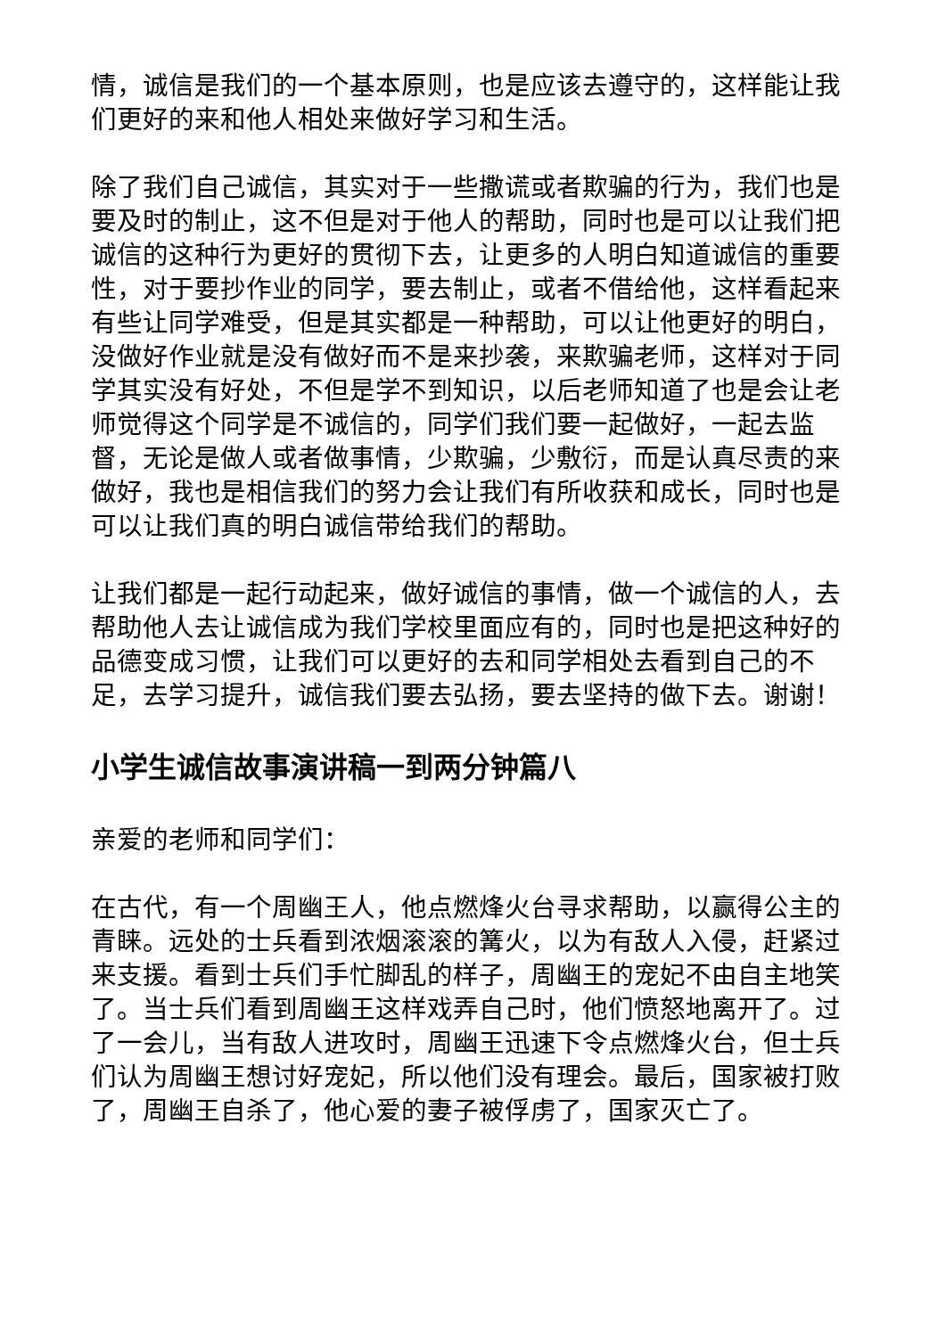情，诚信是我们的一个基本原则，也是应该去遵守的，这样能让我们更好的来和他人相处来做好学习和生活。
除了我们自己诚信，其实对于一些撒谎或者欺骗的行为，我们也是要及时的制止，这不但是对于他人的帮助，同时也是可以让我们把诚信的这种行为更好的贯彻下去，让更多的人明白知道诚信的重要性，对于要抄作业的同学，要去制止，或者不借给他，这样看起来有些让同学难受，但是其实都是一种帮助，可以让他更好的明白，没做好作业就是没有做好而不是来抄袭，来欺骗老师，这样对于同学其实没有好处，不但是学不到知识，以后老师知道了也是会让老师觉得这个同学是不诚信的，同学们我们要一起做好，一起去监督，无论是做人或者做事情，少欺骗，少敷衍，而是认真尽责的来做好，我也是相信我们的努力会让我们有所收获和成长，同时也是可以让我们真的明白诚信带给我们的帮助。
让我们都是一起行动起来，做好诚信的事情，做一个诚信的人，去帮助他人去让诚信成为我们学校里面应有的，同时也是把这种好的品德变成习惯，让我们可以更好的去和同学相处去看到自己的不足，去学习提升，诚信我们要去弘扬，要去坚持的做下去。谢谢！
小学生诚信故事演讲稿一到两分钟篇八
亲爱的老师和同学们：
在古代，有一个周幽王人，他点燃烽火台寻求帮助，以赢得公主的青睐。远处的士兵看到浓烟滚滚的篝火，以为有敌人入侵，赶紧过来支援。看到士兵们手忙脚乱的样子，周幽王的宠妃不由自主地笑了。当士兵们看到周幽王这样戏弄自己时，他们愤怒地离开了。过了一会儿，当有敌人进攻时，周幽王迅速下令点燃烽火台，但士兵们认为周幽王想讨好宠妃，所以他们没有理会。最后，国家被打败了，周幽王自杀了，他心爱的妻子被俘虏了，国家灭亡了。